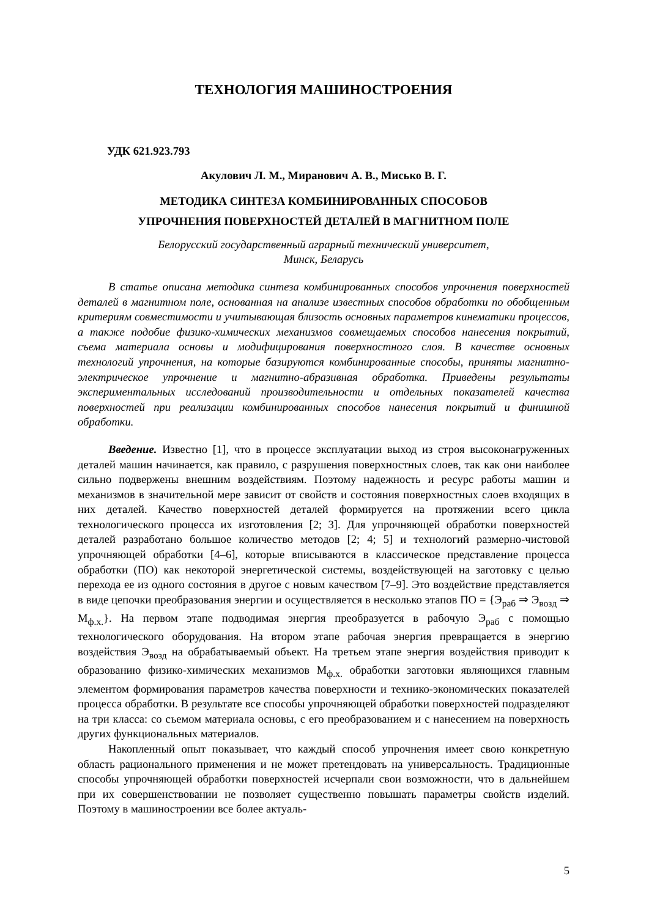ТЕХНОЛОГИЯ МАШИНОСТРОЕНИЯ
УДК 621.923.793
Акулович Л. М., Миранович А. В., Мисько В. Г.
МЕТОДИКА СИНТЕЗА КОМБИНИРОВАННЫХ СПОСОБОВ
УПРОЧНЕНИЯ ПОВЕРХНОСТЕЙ ДЕТАЛЕЙ В МАГНИТНОМ ПОЛЕ
Белорусский государственный аграрный технический университет,
Минск, Беларусь
В статье описана методика синтеза комбинированных способов упрочнения поверхностей деталей в магнитном поле, основанная на анализе известных способов обработки по обобщенным критериям совместимости и учитывающая близость основных параметров кинематики процессов, а также подобие физико-химических механизмов совмещаемых способов нанесения покрытий, съема материала основы и модифицирования поверхностного слоя. В качестве основных технологий упрочнения, на которые базируются комбинированные способы, приняты магнитно-электрическое упрочнение и магнитно-абразивная обработка. Приведены результаты экспериментальных исследований производительности и отдельных показателей качества поверхностей при реализации комбинированных способов нанесения покрытий и финишной обработки.
Введение. Известно [1], что в процессе эксплуатации выход из строя высоконагруженных деталей машин начинается, как правило, с разрушения поверхностных слоев, так как они наиболее сильно подвержены внешним воздействиям. Поэтому надежность и ресурс работы машин и механизмов в значительной мере зависит от свойств и состояния поверхностных слоев входящих в них деталей. Качество поверхностей деталей формируется на протяжении всего цикла технологического процесса их изготовления [2; 3]. Для упрочняющей обработки поверхностей деталей разработано большое количество методов [2; 4; 5] и технологий размерно-чистовой упрочняющей обработки [4–6], которые вписываются в классическое представление процесса обработки (ПО) как некоторой энергетической системы, воздействующей на заготовку с целью перехода ее из одного состояния в другое с новым качеством [7–9]. Это воздействие представляется в виде цепочки преобразования энергии и осуществляется в несколько этапов ПО = {Э<sub>раб</sub> ⇒ Э<sub>возд</sub> ⇒ М<sub>ф.х.</sub>}. На первом этапе подводимая энергия преобразуется в рабочую Э<sub>раб</sub> с помощью технологического оборудования. На втором этапе рабочая энергия превращается в энергию воздействия Э<sub>возд</sub> на обрабатываемый объект. На третьем этапе энергия воздействия приводит к образованию физико-химических механизмов М<sub>ф.х.</sub> обработки заготовки являющихся главным элементом формирования параметров качества поверхности и технико-экономических показателей процесса обработки. В результате все способы упрочняющей обработки поверхностей подразделяют на три класса: со съемом материала основы, с его преобразованием и с нанесением на поверхность других функциональных материалов.
Накопленный опыт показывает, что каждый способ упрочнения имеет свою конкретную область рационального применения и не может претендовать на универсальность. Традиционные способы упрочняющей обработки поверхностей исчерпали свои возможности, что в дальнейшем при их совершенствовании не позволяет существенно повышать параметры свойств изделий. Поэтому в машиностроении все более актуаль-
5